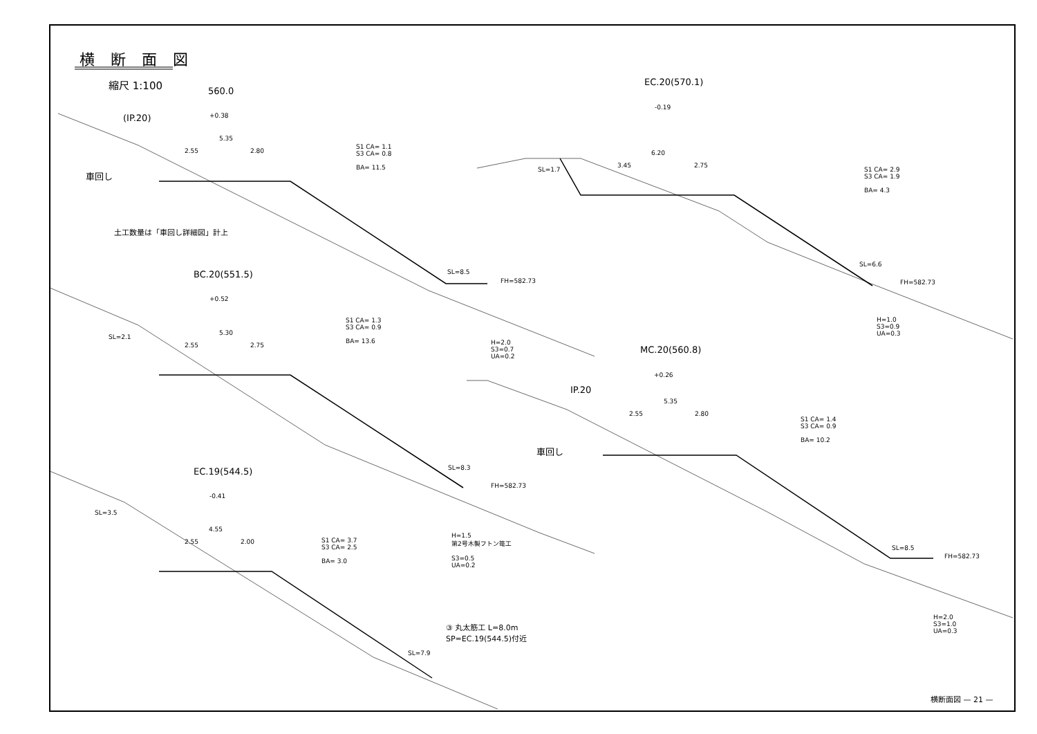横 断 面 図
縮尺 1:100
560.0
+0.38
(IP.20)
5.35
2.55 2.80
S1 CA= 1.1
S3 CA= 0.8
BA= 11.5
車回し
土工数量は「車回し詳細図」計上
SL=8.5
FH=582.73
H=2.0
S3=0.7
UA=0.2
BC.20(551.5)
+0.52
SL=2.1
5.30
2.55 2.75
S1 CA= 1.3
S3 CA= 0.9
BA= 13.6
SL=8.3
FH=582.73
H=1.5
第2号木製フトン篭工
S3=0.5
UA=0.2
EC.19(544.5)
-0.41
SL=3.5
4.55
2.55 2.00
S1 CA= 3.7
S3 CA= 2.5
BA= 3.0
③ 丸太筋工 L=8.0m
SP=EC.19(544.5)付近
SL=7.9
EC.20(570.1)
-0.19
6.20
SL=1.7
3.45 2.75
S1 CA= 2.9
S3 CA= 1.9
BA= 4.3
SL=6.6
FH=582.73
H=1.0
S3=0.9
UA=0.3
MC.20(560.8)
+0.26
IP.20
5.35
2.55 2.80
S1 CA= 1.4
S3 CA= 0.9
BA= 10.2
車回し
SL=8.5
FH=582.73
H=2.0
S3=1.0
UA=0.3
横断面図 — 21 —